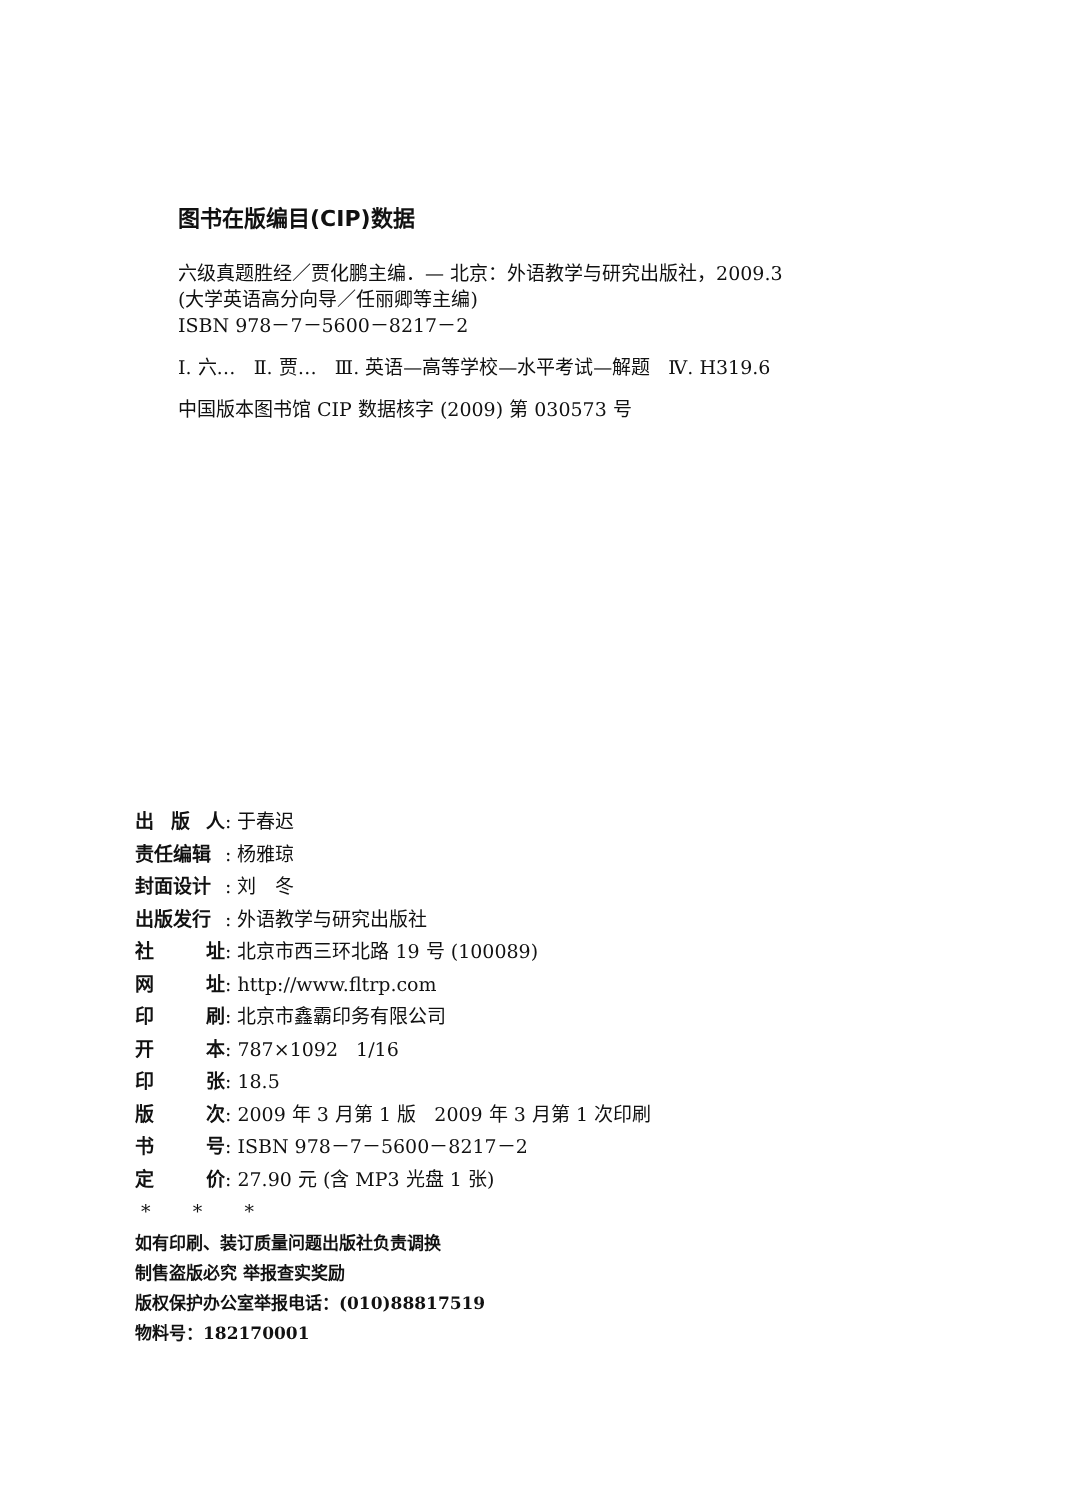图书在版编目(CIP)数据
六级真题胜经／贾化鹏主编．— 北京：外语教学与研究出版社，2009.3
(大学英语高分向导／任丽卿等主编)
ISBN 978－7－5600－8217－2
Ⅰ. 六… Ⅱ. 贾… Ⅲ. 英语—高等学校—水平考试—解题 Ⅳ. H319.6
中国版本图书馆 CIP 数据核字 (2009) 第 030573 号
出 版 人: 于春迟
责任编辑: 杨雅琼
封面设计: 刘　冬
出版发行: 外语教学与研究出版社
社 址: 北京市西三环北路 19 号 (100089)
网 址: http://www.fltrp.com
印 刷: 北京市鑫霸印务有限公司
开 本: 787×1092 1/16
印 张: 18.5
版 次: 2009 年 3 月第 1 版 2009 年 3 月第 1 次印刷
书 号: ISBN 978－7－5600－8217－2
定 价: 27.90 元 (含 MP3 光盘 1 张)
* * *
如有印刷、装订质量问题出版社负责调换
制售盗版必究 举报查实奖励
版权保护办公室举报电话：(010)88817519
物料号：182170001